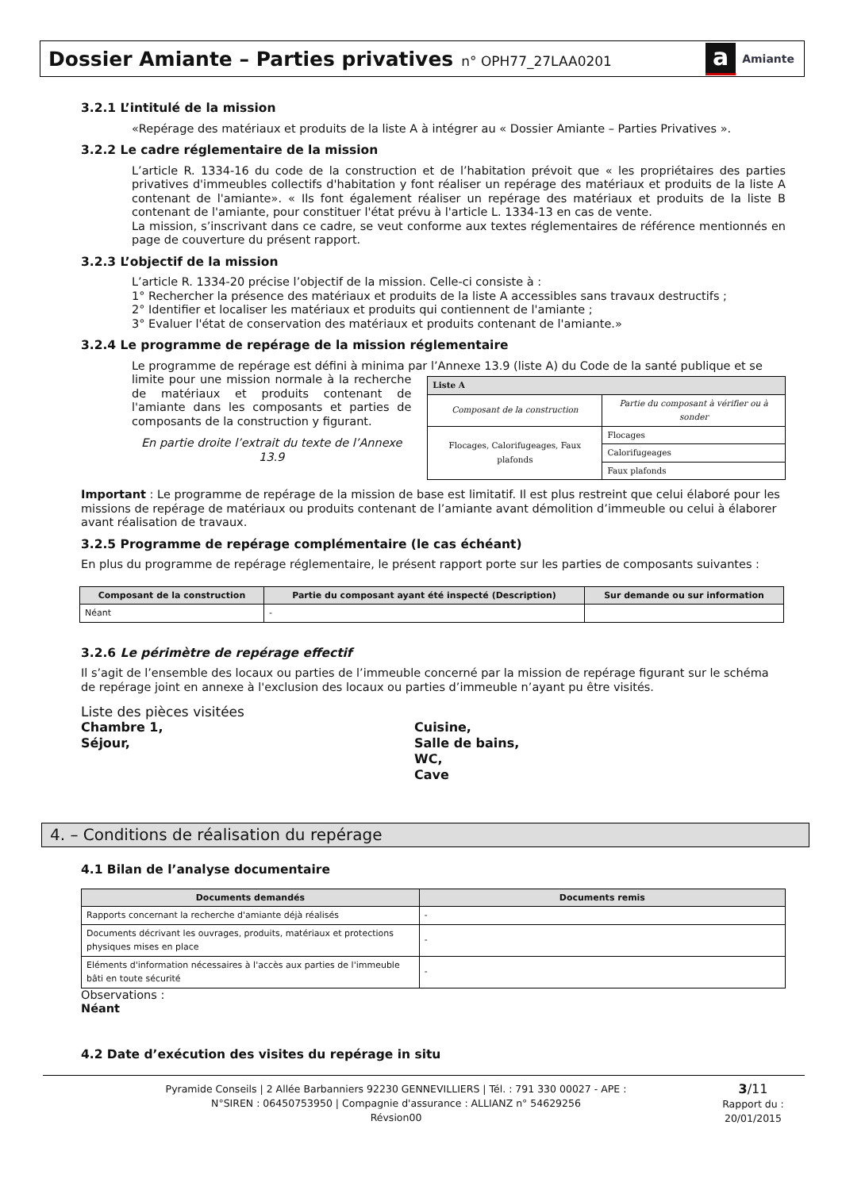Dossier Amiante – Parties privatives n° OPH77_27LAA0201
a Amiante
3.2.1 L’intitulé de la mission
«Repérage des matériaux et produits de la liste A à intégrer au « Dossier Amiante – Parties Privatives ».
3.2.2 Le cadre réglementaire de la mission
L’article R. 1334-16 du code de la construction et de l’habitation prévoit que « les propriétaires des parties privatives d'immeubles collectifs d'habitation y font réaliser un repérage des matériaux et produits de la liste A contenant de l'amiante». « Ils font également réaliser un repérage des matériaux et produits de la liste B contenant de l'amiante, pour constituer l'état prévu à l'article L. 1334-13 en cas de vente.
La mission, s’inscrivant dans ce cadre, se veut conforme aux textes réglementaires de référence mentionnés en page de couverture du présent rapport.
3.2.3 L’objectif de la mission
L’article R. 1334-20 précise l’objectif de la mission. Celle-ci consiste à :
1° Rechercher la présence des matériaux et produits de la liste A accessibles sans travaux destructifs ;
2° Identifier et localiser les matériaux et produits qui contiennent de l'amiante ;
3° Evaluer l'état de conservation des matériaux et produits contenant de l'amiante.»
3.2.4 Le programme de repérage de la mission réglementaire
Le programme de repérage est défini à minima par l’Annexe 13.9 (liste A) du Code de la santé publique et se
limite pour une mission normale à la recherche de matériaux et produits contenant de l'amiante dans les composants et parties de composants de la construction y figurant.
En partie droite l’extrait du texte de l’Annexe 13.9
| Liste A | |
| --- | --- |
| Composant de la construction | Partie du composant à vérifier ou à sonder |
| Flocages, Calorifugeages, Faux plafonds | Flocages |
| | Calorifugeages |
| | Faux plafonds |
Important : Le programme de repérage de la mission de base est limitatif. Il est plus restreint que celui élaboré pour les missions de repérage de matériaux ou produits contenant de l’amiante avant démolition d’immeuble ou celui à élaborer avant réalisation de travaux.
3.2.5 Programme de repérage complémentaire (le cas échéant)
En plus du programme de repérage réglementaire, le présent rapport porte sur les parties de composants suivantes :
| Composant de la construction | Partie du composant ayant été inspecté (Description) | Sur demande ou sur information |
| --- | --- | --- |
| Néant | - | |
3.2.6 Le périmètre de repérage effectif
Il s’agit de l’ensemble des locaux ou parties de l’immeuble concerné par la mission de repérage figurant sur le schéma de repérage joint en annexe à l'exclusion des locaux ou parties d’immeuble n’ayant pu être visités.
Liste des pièces visitées
Chambre 1,
Séjour,
Cuisine,
Salle de bains,
WC,
Cave
4. – Conditions de réalisation du repérage
4.1 Bilan de l’analyse documentaire
| Documents demandés | Documents remis |
| --- | --- |
| Rapports concernant la recherche d'amiante déjà réalisés | - |
| Documents décrivant les ouvrages, produits, matériaux et protections physiques mises en place | - |
| Eléments d'information nécessaires à l'accès aux parties de l'immeuble bâti en toute sécurité | - |
Observations :
Néant
4.2 Date d’exécution des visites du repérage in situ
Pyramide Conseils | 2 Allée Barbanniers 92230 GENNEVILLIERS | Tél. : 791 330 00027 - APE :
N°SIREN : 06450753950 | Compagnie d'assurance : ALLIANZ n° 54629256
Révsion00
3/11
Rapport du :
20/01/2015